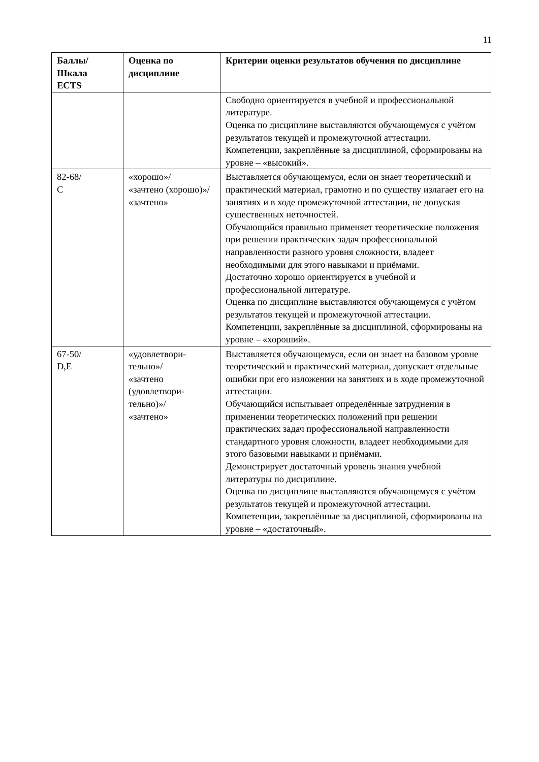11
| Баллы/ Шкала ECTS | Оценка по дисциплине | Критерии оценки результатов обучения по дисциплине |
| --- | --- | --- |
| | | Свободно ориентируется в учебной и профессиональной литературе. Оценка по дисциплине выставляются обучающемуся с учётом результатов текущей и промежуточной аттестации. Компетенции, закреплённые за дисциплиной, сформированы на уровне – «высокий». |
| 82-68/ C | «хорошо»/ «зачтено (хорошо)»/ «зачтено» | Выставляется обучающемуся, если он знает теоретический и практический материал, грамотно и по существу излагает его на занятиях и в ходе промежуточной аттестации, не допуская существенных неточностей. Обучающийся правильно применяет теоретические положения при решении практических задач профессиональной направленности разного уровня сложности, владеет необходимыми для этого навыками и приёмами. Достаточно хорошо ориентируется в учебной и профессиональной литературе. Оценка по дисциплине выставляются обучающемуся с учётом результатов текущей и промежуточной аттестации. Компетенции, закреплённые за дисциплиной, сформированы на уровне – «хороший». |
| 67-50/ D,E | «удовлетвори- тельно»/ «зачтено (удовлетвори- тельно)»/ «зачтено» | Выставляется обучающемуся, если он знает на базовом уровне теоретический и практический материал, допускает отдельные ошибки при его изложении на занятиях и в ходе промежуточной аттестации. Обучающийся испытывает определённые затруднения в применении теоретических положений при решении практических задач профессиональной направленности стандартного уровня сложности, владеет необходимыми для этого базовыми навыками и приёмами. Демонстрирует достаточный уровень знания учебной литературы по дисциплине. Оценка по дисциплине выставляются обучающемуся с учётом результатов текущей и промежуточной аттестации. Компетенции, закреплённые за дисциплиной, сформированы на уровне – «достаточный». |